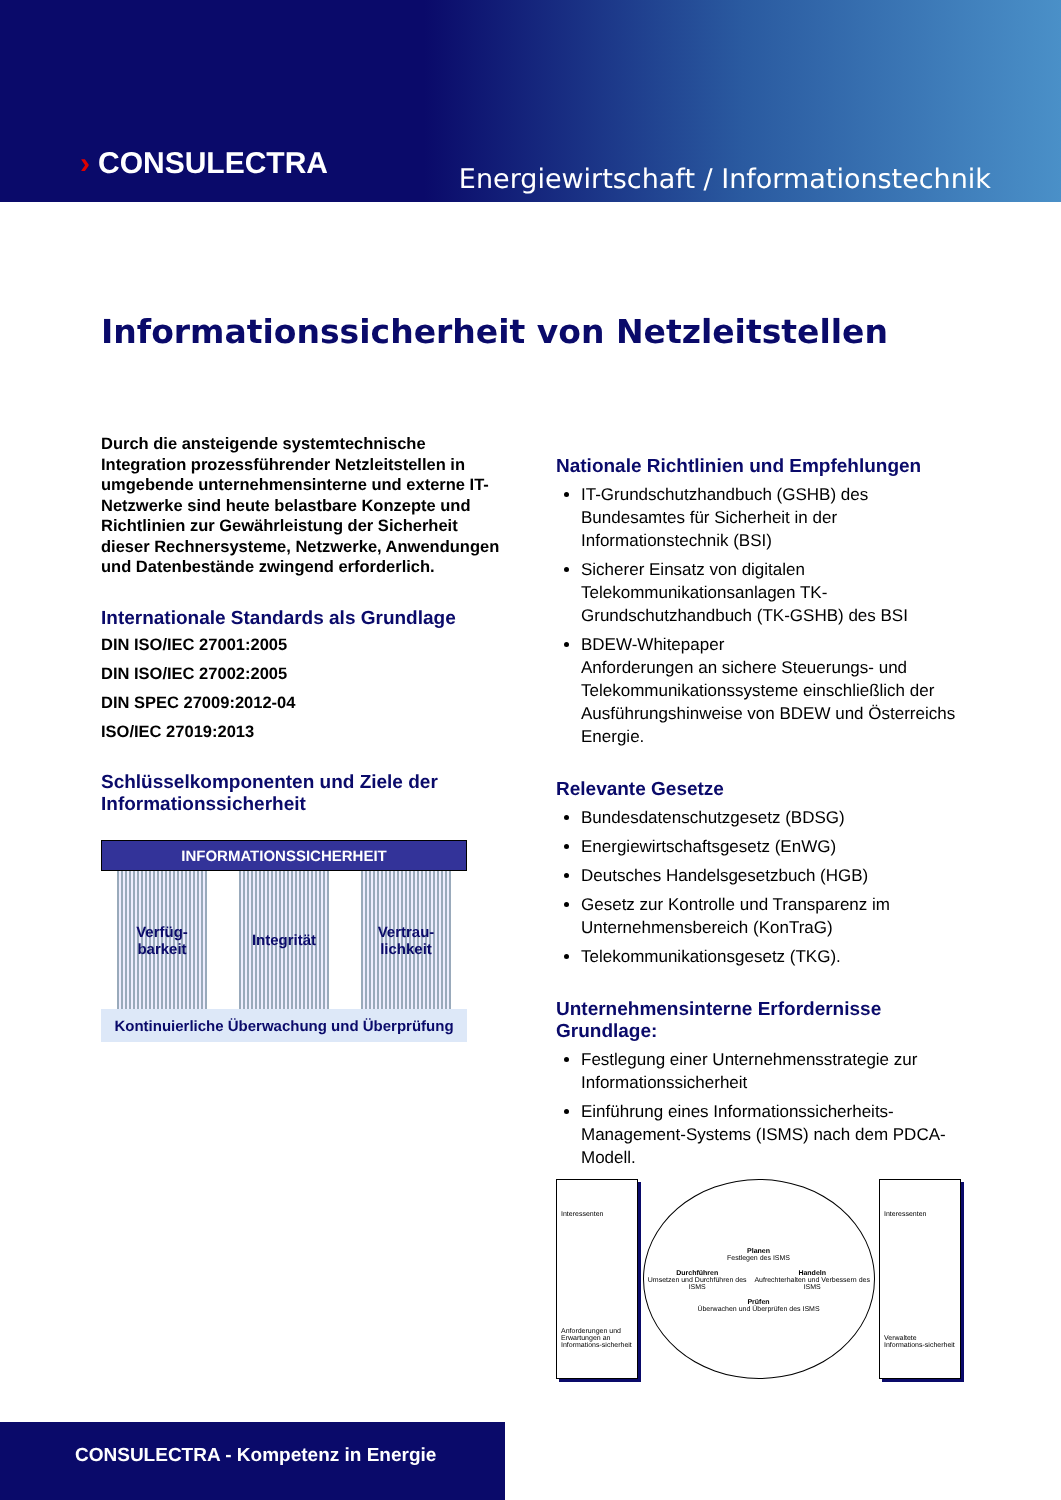› CONSULECTRA
Energiewirtschaft / Informationstechnik
Informationssicherheit von Netzleitstellen
Durch die ansteigende systemtechnische Integration prozessführender Netzleitstellen in umgebende unternehmensinterne und externe IT-Netzwerke sind heute belastbare Konzepte und Richtlinien zur Gewährleistung der Sicherheit dieser Rechnersysteme, Netzwerke, Anwendungen und Datenbestände zwingend erforderlich.
Internationale Standards als Grundlage
DIN ISO/IEC 27001:2005
DIN ISO/IEC 27002:2005
DIN SPEC 27009:2012-04
ISO/IEC 27019:2013
Schlüsselkomponenten und Ziele der Informationssicherheit
INFORMATIONSSICHERHEIT
Verfüg-
barkeit
Integrität Vertrau-
lichkeit
Kontinuierliche Überwachung und Überprüfung
Nationale Richtlinien und Empfehlungen
IT-Grundschutzhandbuch (GSHB) des Bundesamtes für Sicherheit in der Informationstechnik (BSI)
Sicherer Einsatz von digitalen Telekommunikationsanlagen TK-Grundschutzhandbuch (TK-GSHB) des BSI
BDEW-Whitepaper
Anforderungen an sichere Steuerungs- und Telekommunikationssysteme einschließlich der Ausführungshinweise von BDEW und Österreichs Energie.
Relevante Gesetze
Bundesdatenschutzgesetz (BDSG)
Energiewirtschaftsgesetz (EnWG)
Deutsches Handelsgesetzbuch (HGB)
Gesetz zur Kontrolle und Transparenz im Unternehmensbereich (KonTraG)
Telekommunikationsgesetz (TKG).
Unternehmensinterne Erfordernisse Grundlage:
Festlegung einer Unternehmensstrategie zur Informationssicherheit
Einführung eines Informationssicherheits-Management-Systems (ISMS) nach dem PDCA-Modell.
Interessenten
Anforderungen und Erwartungen an Informations-sicherheit
Planen
Festlegen des ISMS
Durchführen
Umsetzen und Durchführen des ISMS
Handeln
Aufrechterhalten und Verbessern des ISMS
Prüfen
Überwachen und Überprüfen des ISMS
Interessenten
Verwaltete Informations-sicherheit
CONSULECTRA - Kompetenz in Energie